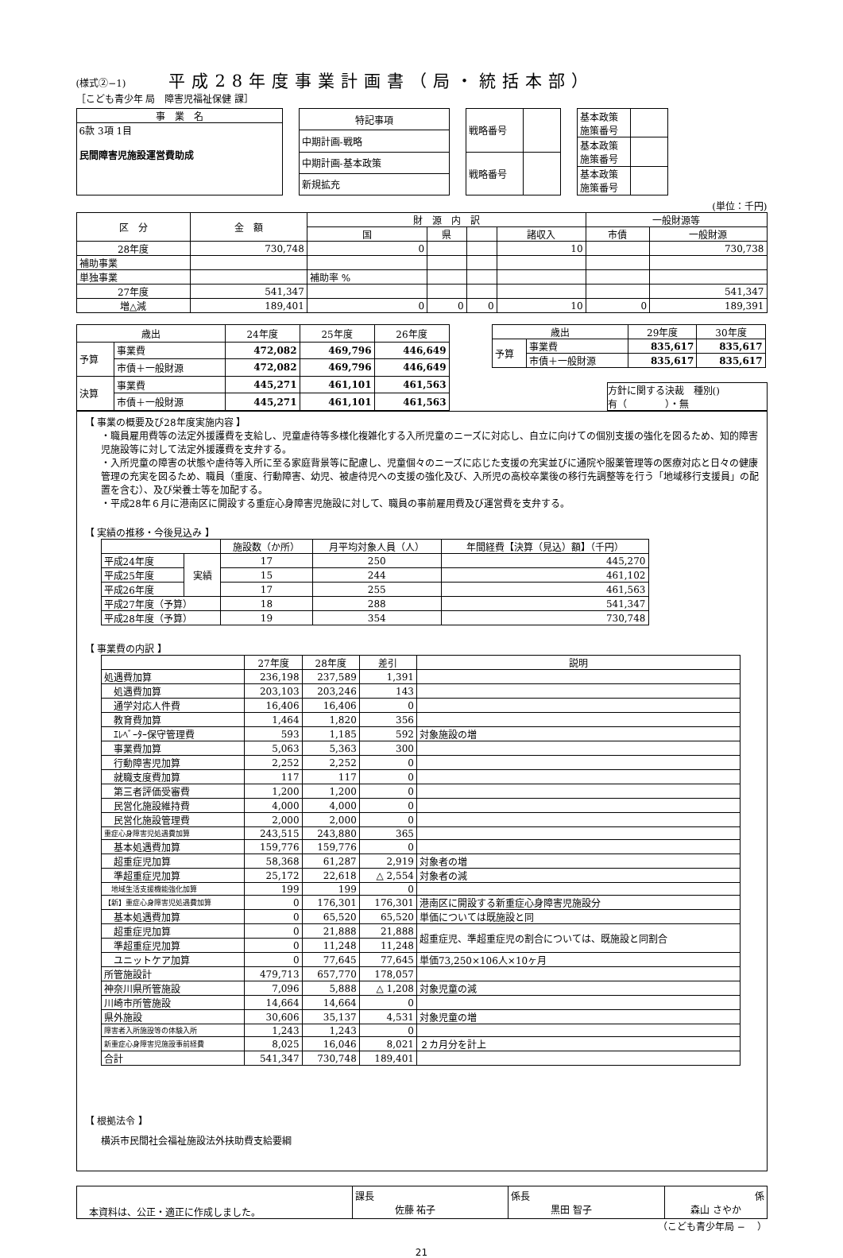(様式②−1) 平成28年度事業計画書（局・統括本部）
［こども青少年 局　障害児福祉保健 課］
| 事 業 名 |
| 6款 3項 1目 民間障害児施設運営費助成 |
| 特記事項 |
| 中期計画-戦略 |
| 中期計画-基本政策 |
| 新規拡充 |
| 戦略番号 | |
| 戦略番号 | |
| 基本政策 施策番号 | |
| 基本政策 施策番号 | |
| 基本政策 施策番号 | |
(単位：千円)
| 区 分 | 金 額 | 財 源 内 訳 | | | | 一般財源等 | |
| --- | --- | --- | --- | --- | --- | --- | --- |
| | | 国 | 県 | | 諸収入 | 市債 | 一般財源 |
| 28年度 | 730,748 | 0 | | | 10 | | 730,738 |
| 補助事業 | | | | | | | |
| 単独事業 | | 補助率 % | | | | | |
| 27年度 | 541,347 | | | | | | 541,347 |
| 増△減 | 189,401 | 0 | 0 | 0 | 10 | 0 | 189,391 |
| 歳出 | | 24年度 | 25年度 | 26年度 |
| --- | --- | --- | --- | --- |
| 予算 | 事業費 | 472,082 | 469,796 | 446,649 |
| | 市債＋一般財源 | 472,082 | 469,796 | 446,649 |
| 決算 | 事業費 | 445,271 | 461,101 | 461,563 |
| | 市債＋一般財源 | 445,271 | 461,101 | 461,563 |
| 歳出 | | 29年度 | 30年度 |
| --- | --- | --- | --- |
| 予算 | 事業費 | 835,617 | 835,617 |
| | 市債＋一般財源 | 835,617 | 835,617 |
方針に関する決裁　種別()
有（　　　　）・無
【 事業の概要及び28年度実施内容 】
・職員雇用費等の法定外援護費を支給し、児童虐待等多様化複雑化する入所児童のニーズに対応し、自立に向けての個別支援の強化を図るため、知的障害児施設等に対して法定外援護費を支弁する。
・入所児童の障害の状態や虐待等入所に至る家庭背景等に配慮し、児童個々のニーズに応じた支援の充実並びに通院や服薬管理等の医療対応と日々の健康管理の充実を図るため、職員（重度、行動障害、幼児、被虐待児への支援の強化及び、入所児の高校卒業後の移行先調整等を行う「地域移行支援員」の配置を含む）、及び栄養士等を加配する。
・平成28年６月に港南区に開設する重症心身障害児施設に対して、職員の事前雇用費及び運営費を支弁する。
【 実績の推移・今後見込み 】
| | | 施設数（か所） | 月平均対象人員（人） | 年間経費【決算（見込）額】（千円） |
| --- | --- | --- | --- | --- |
| 平成24年度 | 実績 | 17 | 250 | 445,270 |
| 平成25年度 | | 15 | 244 | 461,102 |
| 平成26年度 | | 17 | 255 | 461,563 |
| 平成27年度（予算） | | 18 | 288 | 541,347 |
| 平成28年度（予算） | | 19 | 354 | 730,748 |
【 事業費の内訳 】
| | 27年度 | 28年度 | 差引 | 説明 |
| --- | --- | --- | --- | --- |
| 処遇費加算 | 236,198 | 237,589 | 1,391 | |
| 処遇費加算 | 203,103 | 203,246 | 143 | |
| 通学対応人件費 | 16,406 | 16,406 | 0 | |
| 教育費加算 | 1,464 | 1,820 | 356 | |
| ｴﾚﾍﾞｰﾀｰ保守管理費 | 593 | 1,185 | 592 | 対象施設の増 |
| 事業費加算 | 5,063 | 5,363 | 300 | |
| 行動障害児加算 | 2,252 | 2,252 | 0 | |
| 就職支度費加算 | 117 | 117 | 0 | |
| 第三者評価受審費 | 1,200 | 1,200 | 0 | |
| 民営化施設維持費 | 4,000 | 4,000 | 0 | |
| 民営化施設管理費 | 2,000 | 2,000 | 0 | |
| 重症心身障害児処遇費加算 | 243,515 | 243,880 | 365 | |
| 基本処遇費加算 | 159,776 | 159,776 | 0 | |
| 超重症児加算 | 58,368 | 61,287 | 2,919 | 対象者の増 |
| 準超重症児加算 | 25,172 | 22,618 | △ 2,554 | 対象者の減 |
| 地域生活支援機能強化加算 | 199 | 199 | 0 | |
| 【新】重症心身障害児処遇費加算 | 0 | 176,301 | 176,301 | 港南区に開設する新重症心身障害児施設分 |
| 基本処遇費加算 | 0 | 65,520 | 65,520 | 単価については既施設と同 |
| 超重症児加算 | 0 | 21,888 | 21,888 | 超重症児、準超重症児の割合については、既施設と同割合 |
| 準超重症児加算 | 0 | 11,248 | 11,248 | |
| ユニットケア加算 | 0 | 77,645 | 77,645 | 単価73,250×106人×10ヶ月 |
| 所管施設計 | 479,713 | 657,770 | 178,057 | |
| 神奈川県所管施設 | 7,096 | 5,888 | △ 1,208 | 対象児童の減 |
| 川崎市所管施設 | 14,664 | 14,664 | 0 | |
| 県外施設 | 30,606 | 35,137 | 4,531 | 対象児童の増 |
| 障害者入所施設等の体験入所 | 1,243 | 1,243 | 0 | |
| 新重症心身障害児施設事前経費 | 8,025 | 16,046 | 8,021 | ２カ月分を計上 |
| 合計 | 541,347 | 730,748 | 189,401 | |
【 根拠法令 】
横浜市民間社会福祉施設法外扶助費支給要綱
| 本資料は、公正・適正に作成しました。 | 課長 佐藤 祐子 | 係長 黒田 智子 | 係 森山 さやか |
（こども青少年局 −　 ）
21